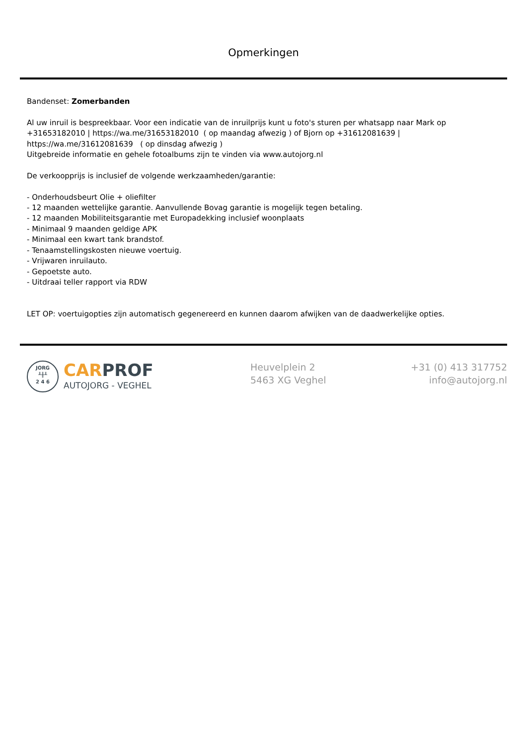Opmerkingen
Bandenset: Zomerbanden
Al uw inruil is bespreekbaar. Voor een indicatie van de inruilprijs kunt u foto's sturen per whatsapp naar Mark op +31653182010 | https://wa.me/31653182010 ( op maandag afwezig ) of Bjorn op +31612081639 | https://wa.me/31612081639 ( op dinsdag afwezig )
Uitgebreide informatie en gehele fotoalbums zijn te vinden via www.autojorg.nl
De verkoopprijs is inclusief de volgende werkzaamheden/garantie:
- Onderhoudsbeurt Olie + oliefilter
- 12 maanden wettelijke garantie. Aanvullende Bovag garantie is mogelijk tegen betaling.
- 12 maanden Mobiliteitsgarantie met Europadekking inclusief woonplaats
- Minimaal 9 maanden geldige APK
- Minimaal een kwart tank brandstof.
- Tenaamstellingskosten nieuwe voertuig.
- Vrijwaren inruilauto.
- Gepoetste auto.
- Uitdraai teller rapport via RDW
LET OP: voertuigopties zijn automatisch gegenereerd en kunnen daarom afwijken van de daadwerkelijke opties.
JORG
╨╫╨
2 4 6
CAR PROF
AUTOJORG - VEGHEL
Heuvelplein 2
5463 XG Veghel
+31 (0) 413 317752
info@autojorg.nl